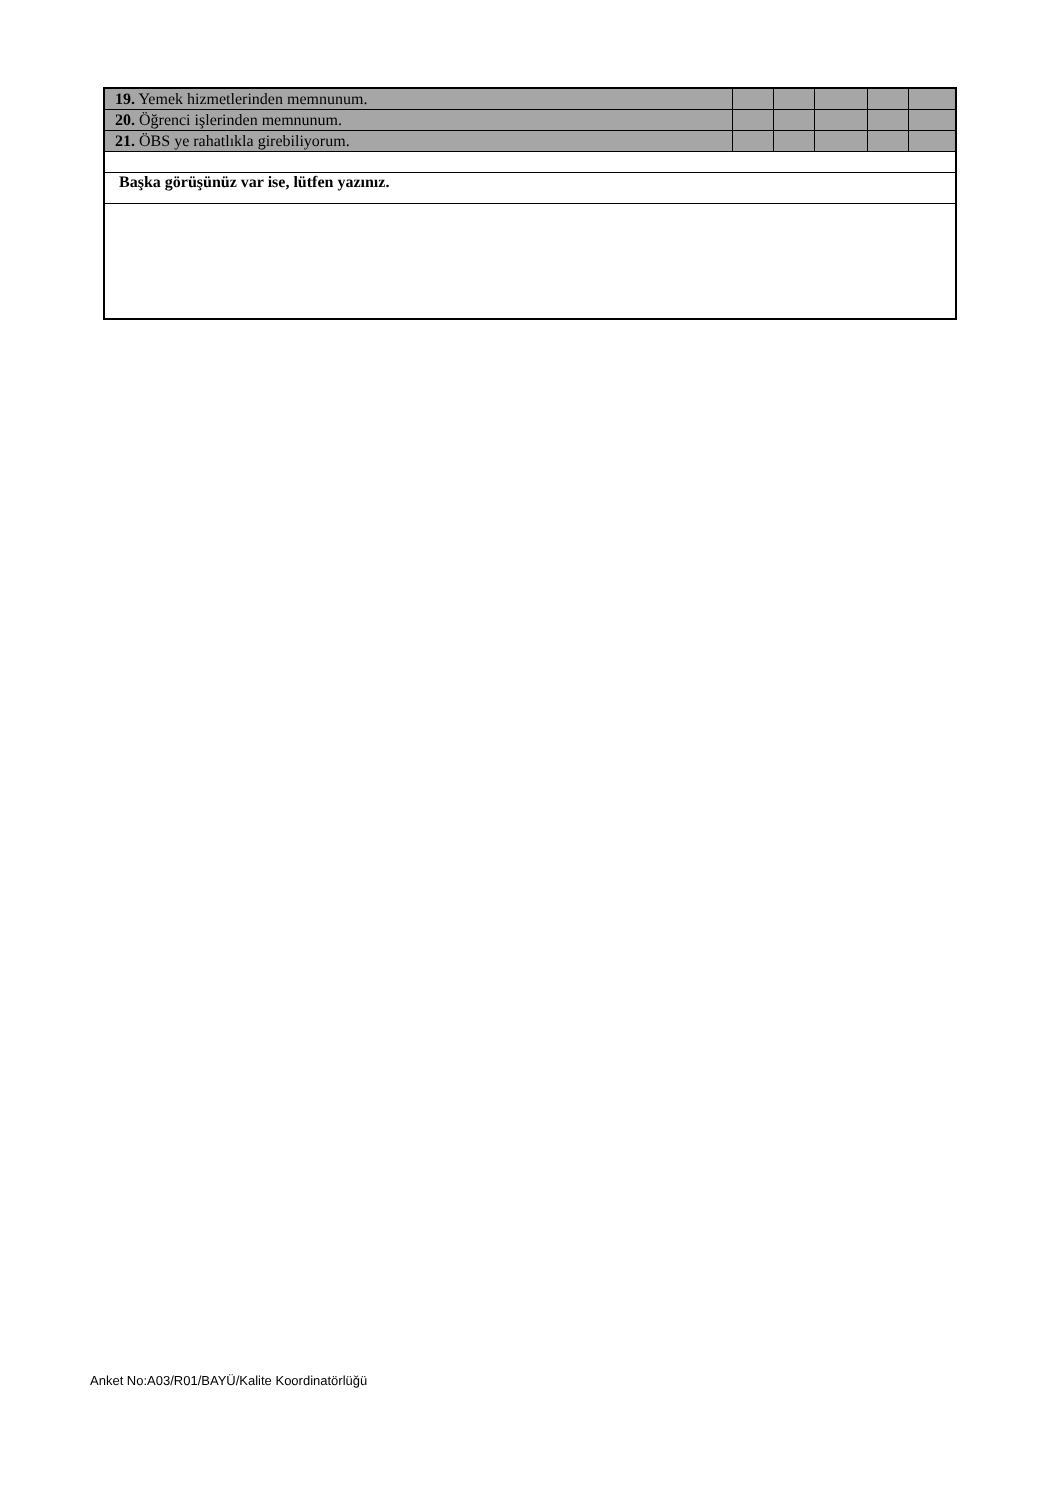| 19. Yemek hizmetlerinden memnunum. | | | | | |
| 20. Öğrenci işlerinden memnunum. | | | | | |
| 21. ÖBS ye rahatlıkla girebiliyorum. | | | | | |
| Başka görüşünüz var ise, lütfen yazınız. | | | | | |
Anket No:A03/R01/BAYÜ/Kalite Koordinatörlüğü